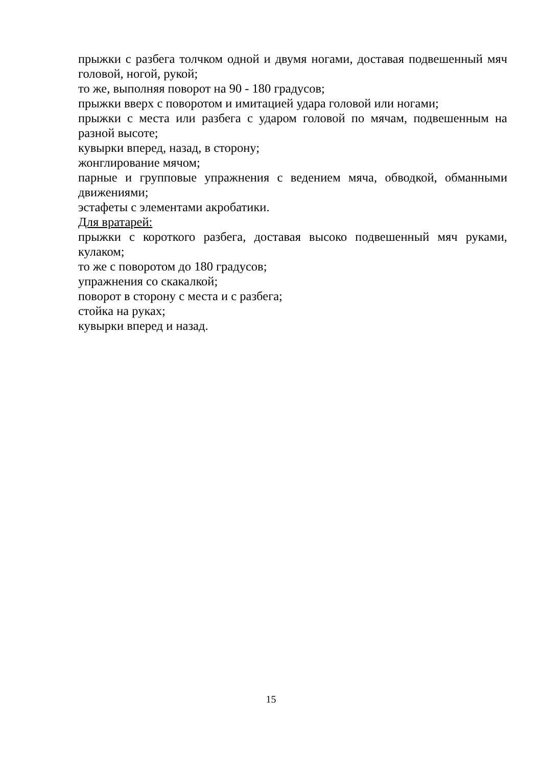прыжки с разбега толчком одной и двумя ногами, доставая подвешенный мяч головой, ногой, рукой;
то же, выполняя поворот на 90 - 180 градусов;
прыжки вверх с поворотом и имитацией удара головой или ногами;
прыжки с места или разбега с ударом головой по мячам, подвешенным на разной высоте;
кувырки вперед, назад, в сторону;
жонглирование мячом;
парные и групповые упражнения с ведением мяча, обводкой, обманными движениями;
эстафеты с элементами акробатики.
Для вратарей:
прыжки с короткого разбега, доставая высоко подвешенный мяч руками, кулаком;
то же с поворотом до 180 градусов;
упражнения со скакалкой;
поворот в сторону с места и с разбега;
стойка на руках;
кувырки вперед и назад.
15